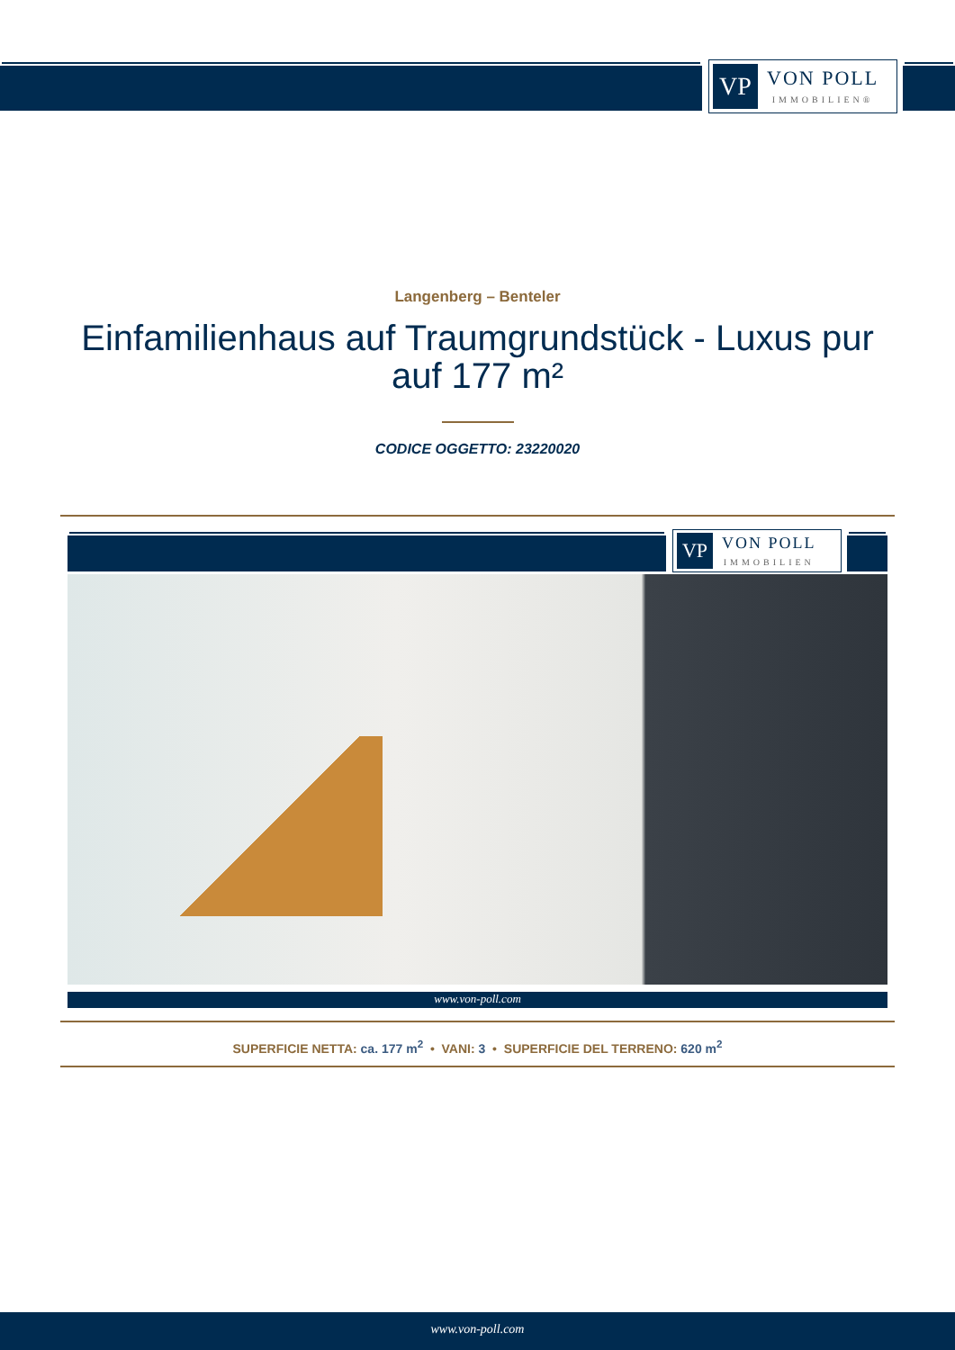VP
VON POLL
IMMOBILIEN®
Langenberg – Benteler
Einfamilienhaus auf Traumgrundstück - Luxus pur auf 177 m²
CODICE OGGETTO: 23220020
VP
VON POLL
IMMOBILIEN
www.von-poll.com
SUPERFICIE NETTA: ca. 177 m<sup>2</sup> • VANI: 3 • SUPERFICIE DEL TERRENO: 620 m<sup>2</sup>
www.von-poll.com